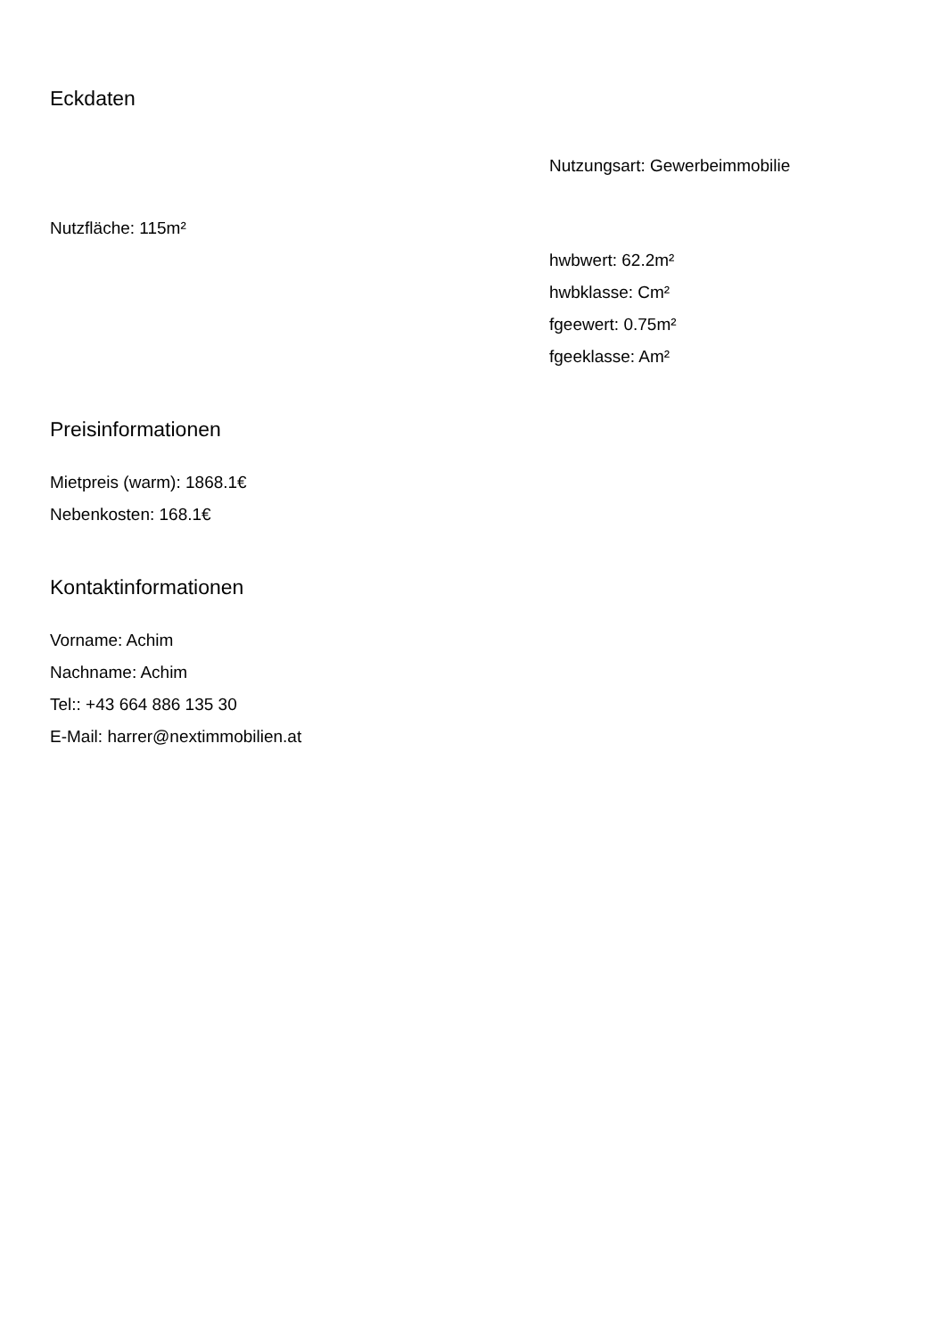Eckdaten
Nutzungsart: Gewerbeimmobilie
Nutzfläche: 115m²
hwbwert: 62.2m²
hwbklasse: Cm²
fgeewert: 0.75m²
fgeeklasse: Am²
Preisinformationen
Mietpreis (warm): 1868.1€
Nebenkosten: 168.1€
Kontaktinformationen
Vorname: Achim
Nachname: Achim
Tel:: +43 664 886 135 30
E-Mail: harrer@nextimmobilien.at